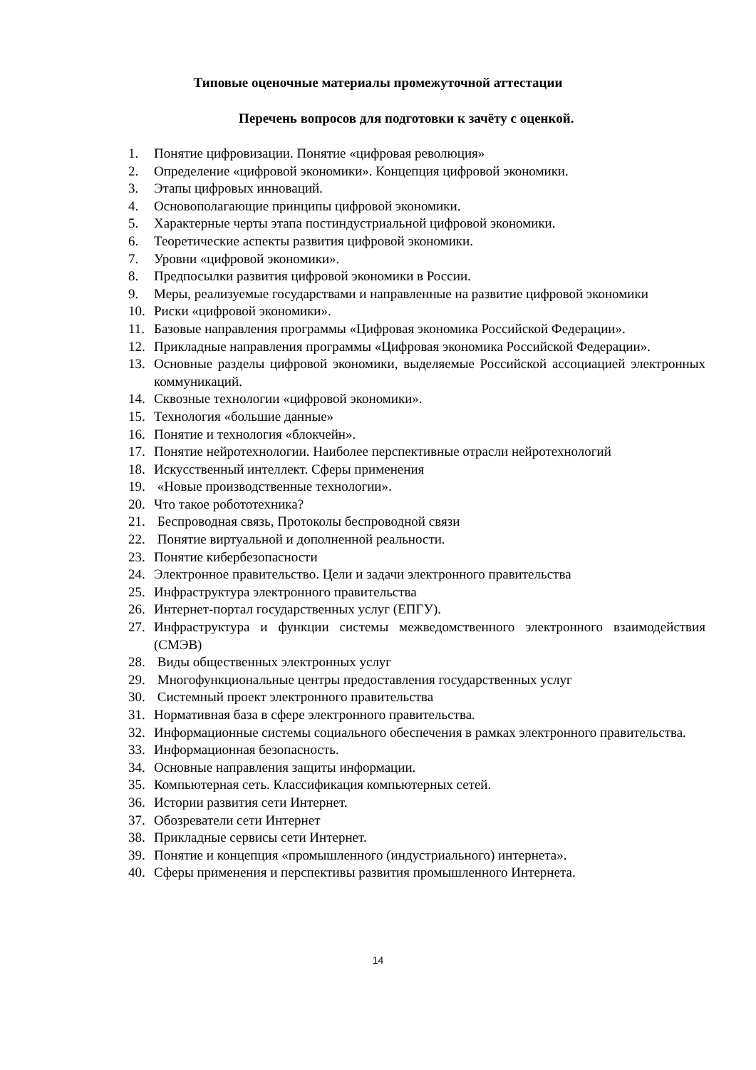Типовые оценочные материалы промежуточной аттестации
Перечень вопросов для подготовки к зачёту с оценкой.
1. Понятие цифровизации. Понятие «цифровая революция»
2. Определение «цифровой экономики». Концепция цифровой экономики.
3. Этапы цифровых инноваций.
4. Основополагающие принципы цифровой экономики.
5. Характерные черты этапа постиндустриальной цифровой экономики.
6. Теоретические аспекты развития цифровой экономики.
7. Уровни «цифровой экономики».
8. Предпосылки развития цифровой экономики в России.
9. Меры, реализуемые государствами и направленные на развитие цифровой экономики
10. Риски «цифровой экономики».
11. Базовые направления программы «Цифровая экономика Российской Федерации».
12. Прикладные направления программы «Цифровая экономика Российской Федерации».
13. Основные разделы цифровой экономики, выделяемые Российской ассоциацией электронных коммуникаций.
14. Сквозные технологии «цифровой экономики».
15. Технология «большие данные»
16. Понятие и технология «блокчейн».
17. Понятие нейротехнологии. Наиболее перспективные отрасли нейротехнологий
18. Искусственный интеллект. Сферы применения
19. «Новые производственные технологии».
20. Что такое робототехника?
21. Беспроводная связь, Протоколы беспроводной связи
22. Понятие виртуальной и дополненной реальности.
23. Понятие кибербезопасности
24. Электронное правительство. Цели и задачи электронного правительства
25. Инфраструктура электронного правительства
26. Интернет-портал государственных услуг (ЕПГУ).
27. Инфраструктура и функции системы межведомственного электронного взаимодействия (СМЭВ)
28. Виды общественных электронных услуг
29. Многофункциональные центры предоставления государственных услуг
30. Системный проект электронного правительства
31. Нормативная база в сфере электронного правительства.
32. Информационные системы социального обеспечения в рамках электронного правительства.
33. Информационная безопасность.
34. Основные направления защиты информации.
35. Компьютерная сеть. Классификация компьютерных сетей.
36. Истории развития сети Интернет.
37. Обозреватели сети Интернет
38. Прикладные сервисы сети Интернет.
39. Понятие и концепция «промышленного (индустриального) интернета».
40. Сферы применения и перспективы развития промышленного Интернета.
14